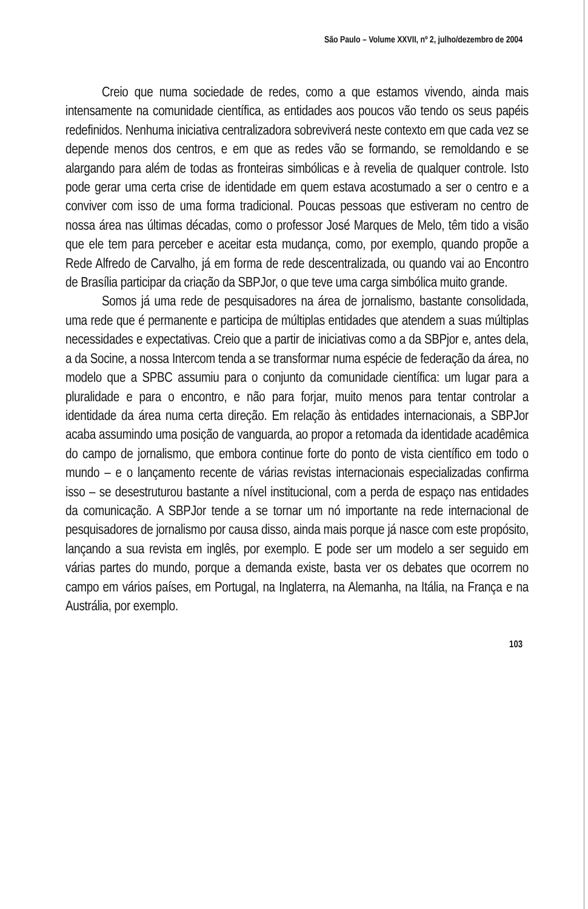São Paulo – Volume XXVII, nº 2, julho/dezembro de 2004
Creio que numa sociedade de redes, como a que estamos vivendo, ainda mais intensamente na comunidade científica, as entidades aos poucos vão tendo os seus papéis redefinidos. Nenhuma iniciativa centralizadora sobreviverá neste contexto em que cada vez se depende menos dos centros, e em que as redes vão se formando, se remoldando e se alargando para além de todas as fronteiras simbólicas e à revelia de qualquer controle. Isto pode gerar uma certa crise de identidade em quem estava acostumado a ser o centro e a conviver com isso de uma forma tradicional. Poucas pessoas que estiveram no centro de nossa área nas últimas décadas, como o professor José Marques de Melo, têm tido a visão que ele tem para perceber e aceitar esta mudança, como, por exemplo, quando propõe a Rede Alfredo de Carvalho, já em forma de rede descentralizada, ou quando vai ao Encontro de Brasília participar da criação da SBPJor, o que teve uma carga simbólica muito grande.
Somos já uma rede de pesquisadores na área de jornalismo, bastante consolidada, uma rede que é permanente e participa de múltiplas entidades que atendem a suas múltiplas necessidades e expectativas. Creio que a partir de iniciativas como a da SBPjor e, antes dela, a da Socine, a nossa Intercom tenda a se transformar numa espécie de federação da área, no modelo que a SPBC assumiu para o conjunto da comunidade científica: um lugar para a pluralidade e para o encontro, e não para forjar, muito menos para tentar controlar a identidade da área numa certa direção. Em relação às entidades internacionais, a SBPJor acaba assumindo uma posição de vanguarda, ao propor a retomada da identidade acadêmica do campo de jornalismo, que embora continue forte do ponto de vista científico em todo o mundo – e o lançamento recente de várias revistas internacionais especializadas confirma isso – se desestruturou bastante a nível institucional, com a perda de espaço nas entidades da comunicação. A SBPJor tende a se tornar um nó importante na rede internacional de pesquisadores de jornalismo por causa disso, ainda mais porque já nasce com este propósito, lançando a sua revista em inglês, por exemplo. E pode ser um modelo a ser seguido em várias partes do mundo, porque a demanda existe, basta ver os debates que ocorrem no campo em vários países, em Portugal, na Inglaterra, na Alemanha, na Itália, na França e na Austrália, por exemplo.
103